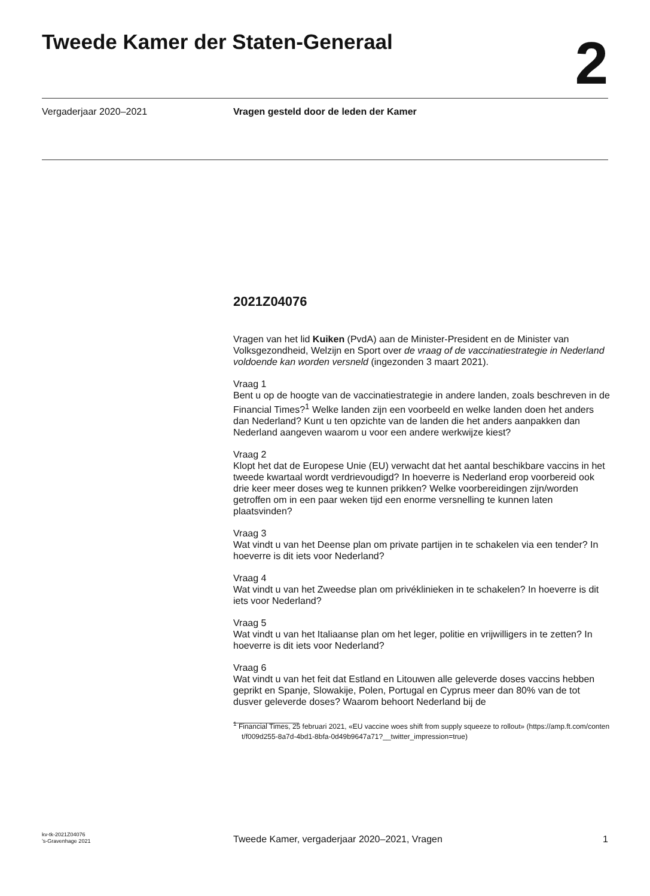Tweede Kamer der Staten-Generaal
2
Vergaderjaar 2020–2021 Vragen gesteld door de leden der Kamer
2021Z04076
Vragen van het lid Kuiken (PvdA) aan de Minister-President en de Minister van Volksgezondheid, Welzijn en Sport over de vraag of de vaccinatiestrategie in Nederland voldoende kan worden versneld (ingezonden 3 maart 2021).
Vraag 1
Bent u op de hoogte van de vaccinatiestrategie in andere landen, zoals beschreven in de Financial Times?<sup>1</sup> Welke landen zijn een voorbeeld en welke landen doen het anders dan Nederland? Kunt u ten opzichte van de landen die het anders aanpakken dan Nederland aangeven waarom u voor een andere werkwijze kiest?
Vraag 2
Klopt het dat de Europese Unie (EU) verwacht dat het aantal beschikbare vaccins in het tweede kwartaal wordt verdrievoudigd? In hoeverre is Nederland erop voorbereid ook drie keer meer doses weg te kunnen prikken? Welke voorbereidingen zijn/worden getroffen om in een paar weken tijd een enorme versnelling te kunnen laten plaatsvinden?
Vraag 3
Wat vindt u van het Deense plan om private partijen in te schakelen via een tender? In hoeverre is dit iets voor Nederland?
Vraag 4
Wat vindt u van het Zweedse plan om privéklinieken in te schakelen? In hoeverre is dit iets voor Nederland?
Vraag 5
Wat vindt u van het Italiaanse plan om het leger, politie en vrijwilligers in te zetten? In hoeverre is dit iets voor Nederland?
Vraag 6
Wat vindt u van het feit dat Estland en Litouwen alle geleverde doses vaccins hebben geprikt en Spanje, Slowakije, Polen, Portugal en Cyprus meer dan 80% van de tot dusver geleverde doses? Waarom behoort Nederland bij de
<sup>1</sup> Financial Times, 25 februari 2021, «EU vaccine woes shift from supply squeeze to rollout» (https://amp.ft.com/content/f009d255-8a7d-4bd1-8bfa-0d49b9647a71?__twitter_impression=true)
kv-tk-2021Z04076
’s-Gravenhage 2021
Tweede Kamer, vergaderjaar 2020–2021, Vragen
1